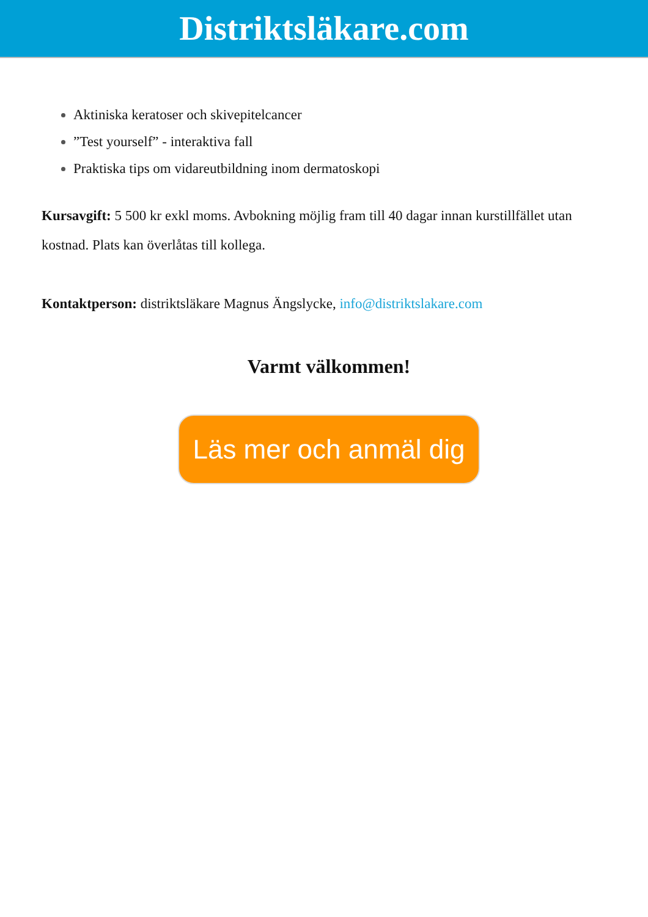Distriktsläkare.com
Aktiniska keratoser och skivepitelcancer
”Test yourself” - interaktiva fall
Praktiska tips om vidareutbildning inom dermatoskopi
Kursavgift: 5 500 kr exkl moms. Avbokning möjlig fram till 40 dagar innan kurstillfället utan kostnad. Plats kan överlåtas till kollega.
Kontaktperson: distriktsläkare Magnus Ängslycke, info@distriktslakare.com
Varmt välkommen!
Läs mer och anmäl dig